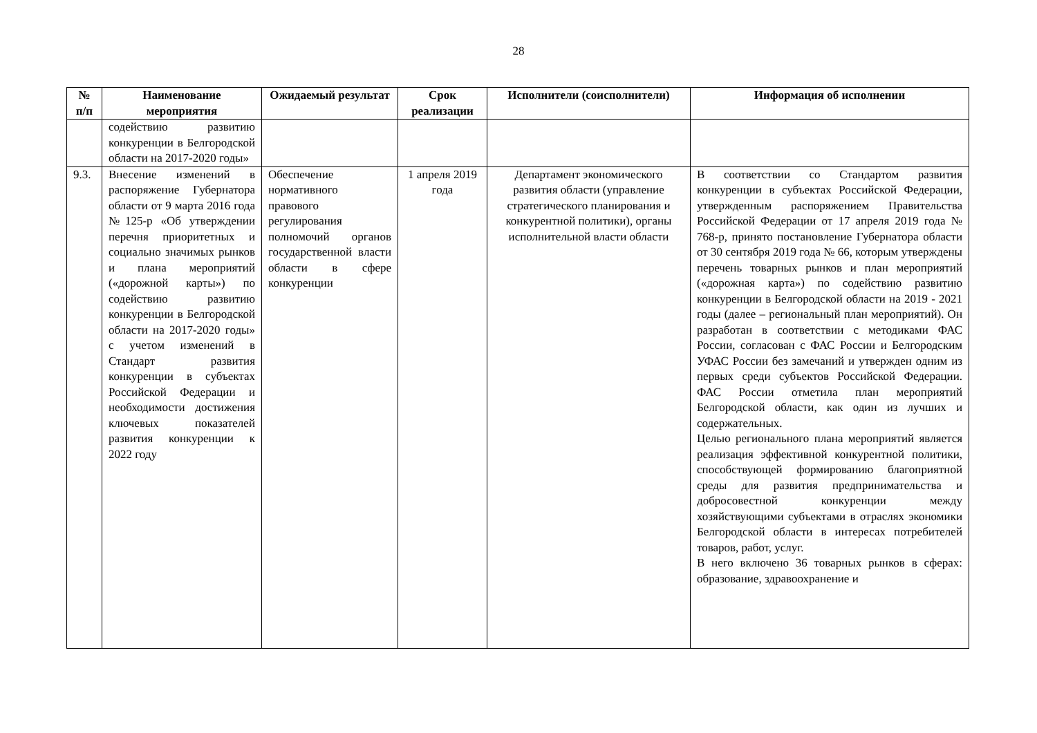28
| № п/п | Наименование мероприятия | Ожидаемый результат | Срок реализации | Исполнители (соисполнители) | Информация об исполнении |
| --- | --- | --- | --- | --- | --- |
| | содействию развитию конкуренции в Белгородской области на 2017-2020 годы» | | | | |
| 9.3. | Внесение изменений в распоряжение Губернатора области от 9 марта 2016 года №125-р «Об утверждении перечня приоритетных и социально значимых рынков и плана мероприятий («дорожной карты») по содействию развитию конкуренции в Белгородской области на 2017-2020 годы» с учетом изменений в Стандарт развития конкуренции в субъектах Российской Федерации и необходимости достижения ключевых показателей развития конкуренции к 2022 году | Обеспечение нормативного правового регулирования полномочий органов государственной власти области в сфере конкуренции | 1 апреля 2019 года | Департамент экономического развития области (управление стратегического планирования и конкурентной политики), органы исполнительной власти области | В соответствии со Стандартом развития конкуренции в субъектах Российской Федерации, утвержденным распоряжением Правительства Российской Федерации от 17 апреля 2019 года № 768-р, принято постановление Губернатора области от 30 сентября 2019 года № 66, которым утверждены перечень товарных рынков и план мероприятий («дорожная карта») по содействию развитию конкуренции в Белгородской области на 2019 - 2021 годы (далее – региональный план мероприятий). Он разработан в соответствии с методиками ФАС России, согласован с ФАС России и Белгородским УФАС России без замечаний и утвержден одним из первых среди субъектов Российской Федерации. ФАС России отметила план мероприятий Белгородской области, как один из лучших и содержательных. Целью регионального плана мероприятий является реализация эффективной конкурентной политики, способствующей формированию благоприятной среды для развития предпринимательства и добросовестной конкуренции между хозяйствующими субъектами в отраслях экономики Белгородской области в интересах потребителей товаров, работ, услуг. В него включено 36 товарных рынков в сферах: образование, здравоохранение и |